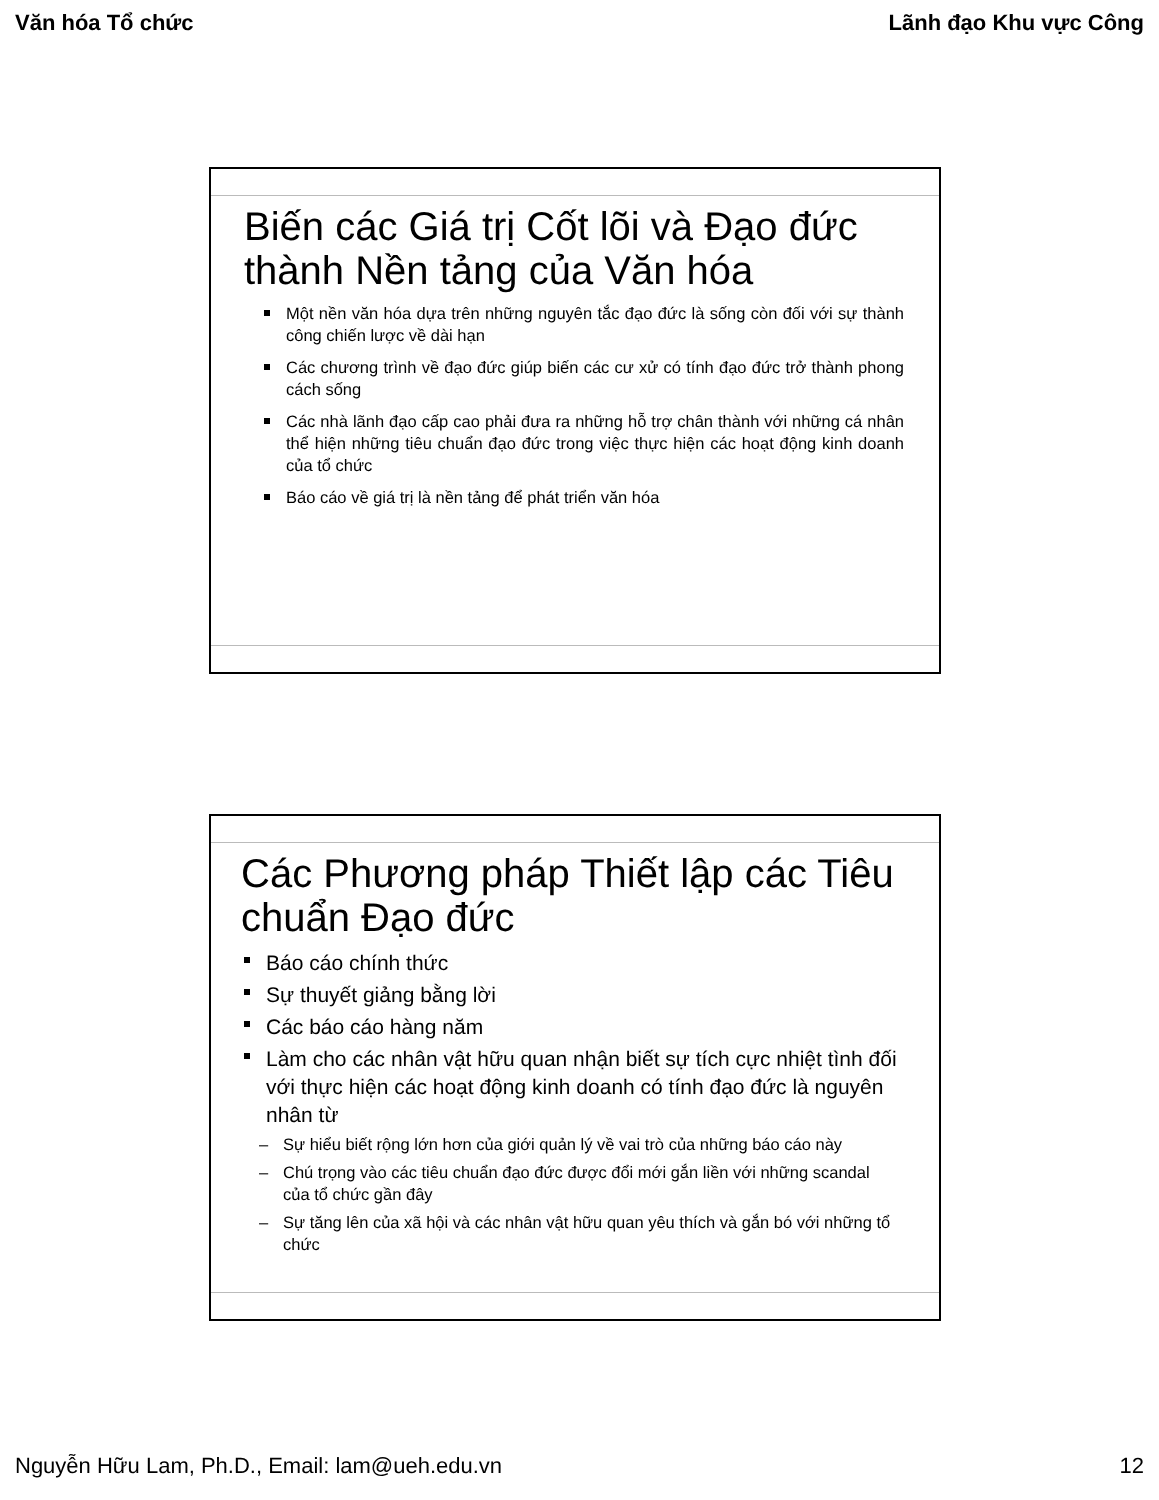Văn hóa Tổ chức Lãnh đạo Khu vực Công
Biến các Giá trị Cốt lõi và Đạo đức thành Nền tảng của Văn hóa
Một nền văn hóa dựa trên những nguyên tắc đạo đức là sống còn đối với sự thành công chiến lược về dài hạn
Các chương trình về đạo đức giúp biến các cư xử có tính đạo đức trở thành phong cách sống
Các nhà lãnh đạo cấp cao phải đưa ra những hỗ trợ chân thành với những cá nhân thể hiện những tiêu chuẩn đạo đức trong việc thực hiện các hoạt động kinh doanh của tổ chức
Báo cáo về giá trị là nền tảng để phát triển văn hóa
Các Phương pháp Thiết lập các Tiêu chuẩn Đạo đức
Báo cáo chính thức
Sự thuyết giảng bằng lời
Các báo cáo hàng năm
Làm cho các nhân vật hữu quan nhận biết sự tích cực nhiệt tình đối với thực hiện các hoạt động kinh doanh có tính đạo đức là nguyên nhân từ
– Sự hiểu biết rộng lớn hơn của giới quản lý về vai trò của những báo cáo này
– Chú trọng vào các tiêu chuẩn đạo đức được đổi mới gắn liền với những scandal của tổ chức gần đây
– Sự tăng lên của xã hội và các nhân vật hữu quan yêu thích và gắn bó với những tổ chức
Nguyễn Hữu Lam, Ph.D., Email: lam@ueh.edu.vn 12